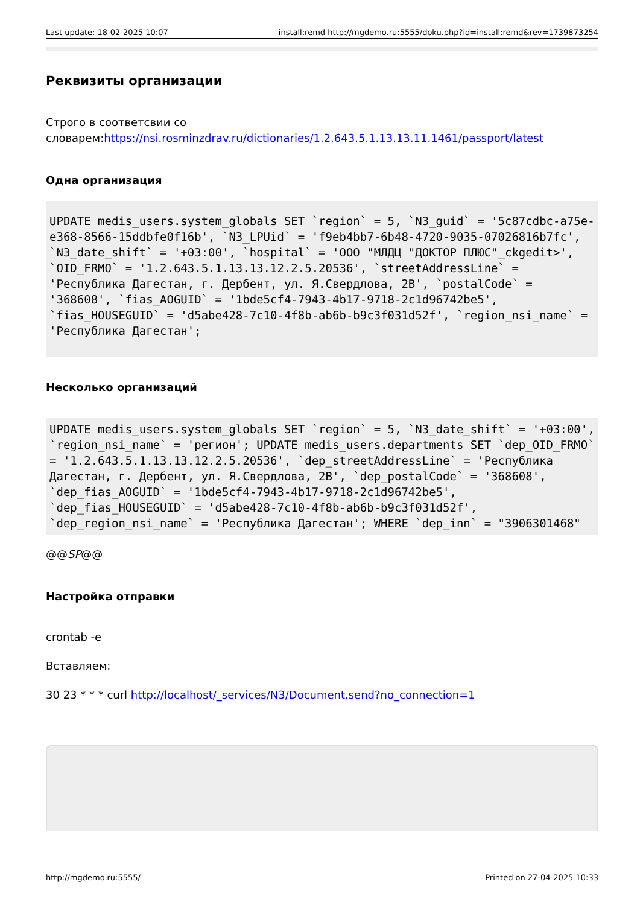Last update: 18-02-2025 10:07 install:remd http://mgdemo.ru:5555/doku.php?id=install:remd&rev=1739873254
Реквизиты организации
Строго в соответсвии со словарем:https://nsi.rosminzdrav.ru/dictionaries/1.2.643.5.1.13.13.11.1461/passport/latest
Одна организация
UPDATE medis_users.system_globals SET `region` = 5, `N3_guid` = '5c87cdbc-a75e-e368-8566-15ddbfe0f16b', `N3_LPUid` = 'f9eb4bb7-6b48-4720-9035-07026816b7fc', `N3_date_shift` = '+03:00', `hospital` = 'ООО "МЛДЦ "ДОКТОР ПЛЮС"_ckgedit>', `OID_FRMO` = '1.2.643.5.1.13.13.12.2.5.20536', `streetAddressLine` = 'Республика Дагестан, г. Дербент, ул. Я.Свердлова, 2В', `postalCode` = '368608', `fias_AOGUID` = '1bde5cf4-7943-4b17-9718-2c1d96742be5', `fias_HOUSEGUID` = 'd5abe428-7c10-4f8b-ab6b-b9c3f031d52f', `region_nsi_name` = 'Республика Дагестан';
Несколько организаций
UPDATE medis_users.system_globals SET `region` = 5, `N3_date_shift` = '+03:00', `region_nsi_name` = 'регион'; UPDATE medis_users.departments SET `dep_OID_FRMO` = '1.2.643.5.1.13.13.12.2.5.20536', `dep_streetAddressLine` = 'Республика Дагестан, г. Дербент, ул. Я.Свердлова, 2В', `dep_postalCode` = '368608', `dep_fias_AOGUID` = '1bde5cf4-7943-4b17-9718-2c1d96742be5', `dep_fias_HOUSEGUID` = 'd5abe428-7c10-4f8b-ab6b-b9c3f031d52f', `dep_region_nsi_name` = 'Республика Дагестан'; WHERE `dep_inn` = "3906301468"
@@SP@@
Настройка отправки
crontab -e
Вставляем:
30 23 * * * curl http://localhost/_services/N3/Document.send?no_connection=1
http://mgdemo.ru:5555/ Printed on 27-04-2025 10:33